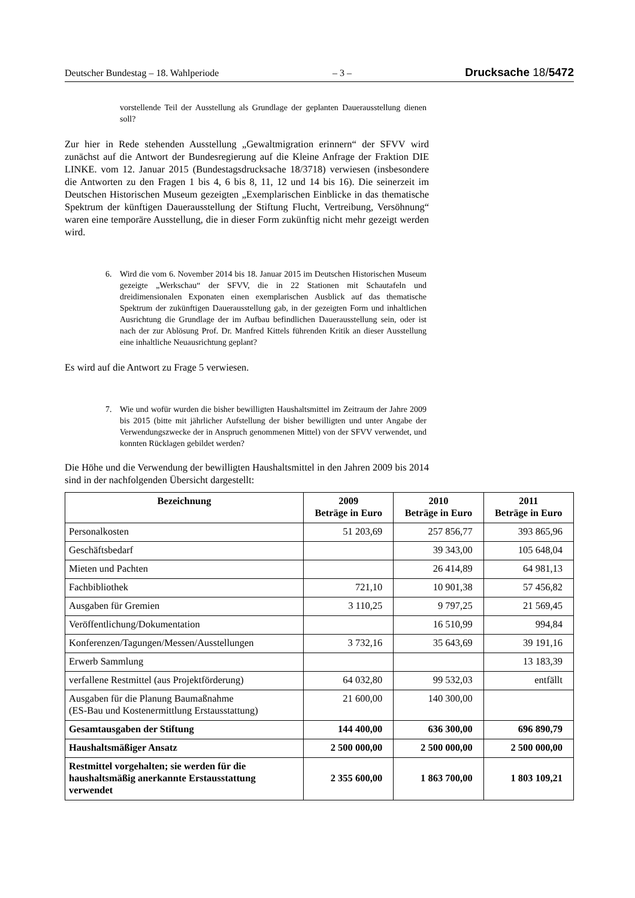Deutscher Bundestag – 18. Wahlperiode – 3 – Drucksache 18/5472
vorstellende Teil der Ausstellung als Grundlage der geplanten Daueraus­stellung dienen soll?
Zur hier in Rede stehenden Ausstellung „Gewaltmigration erinnern“ der SFVV wird zunächst auf die Antwort der Bundesregierung auf die Kleine Anfrage der Fraktion DIE LINKE. vom 12. Januar 2015 (Bundestagsdrucksache 18/3718) verwiesen (insbesondere die Antworten zu den Fragen 1 bis 4, 6 bis 8, 11, 12 und 14 bis 16). Die seinerzeit im Deutschen Historischen Museum gezeigten „Exem­plarischen Einblicke in das thematische Spektrum der künftigen Dauerausstel­lung der Stiftung Flucht, Vertreibung, Versöhnung“ waren eine temporäre Aus­stellung, die in dieser Form zukünftig nicht mehr gezeigt werden wird.
6. Wird die vom 6. November 2014 bis 18. Januar 2015 im Deutschen Histo­rischen Museum gezeigte „Werkschau“ der SFVV, die in 22 Stationen mit Schautafeln und dreidimensionalen Exponaten einen exemplarischen Aus­blick auf das thematische Spektrum der zukünftigen Dauerausstellung gab, in der gezeigten Form und inhaltlichen Ausrichtung die Grundlage der im Aufbau befindlichen Dauerausstellung sein, oder ist nach der zur Ablösung Prof. Dr. Manfred Kittels führenden Kritik an dieser Ausstellung eine in­haltliche Neuausrichtung geplant?
Es wird auf die Antwort zu Frage 5 verwiesen.
7. Wie und wofür wurden die bisher bewilligten Haushaltsmittel im Zeitraum der Jahre 2009 bis 2015 (bitte mit jährlicher Aufstellung der bisher bewil­ligten und unter Angabe der Verwendungszwecke der in Anspruch genom­menen Mittel) von der SFVV verwendet, und konnten Rücklagen gebildet werden?
Die Höhe und die Verwendung der bewilligten Haushaltsmittel in den Jahren 2009 bis 2014 sind in der nachfolgenden Übersicht dargestellt:
| Bezeichnung | 2009 Beträge in Euro | 2010 Beträge in Euro | 2011 Beträge in Euro |
| --- | --- | --- | --- |
| Personalkosten | 51 203,69 | 257 856,77 | 393 865,96 |
| Geschäftsbedarf | | 39 343,00 | 105 648,04 |
| Mieten und Pachten | | 26 414,89 | 64 981,13 |
| Fachbibliothek | 721,10 | 10 901,38 | 57 456,82 |
| Ausgaben für Gremien | 3 110,25 | 9 797,25 | 21 569,45 |
| Veröffentlichung/Dokumentation | | 16 510,99 | 994,84 |
| Konferenzen/Tagungen/Messen/Ausstellungen | 3 732,16 | 35 643,69 | 39 191,16 |
| Erwerb Sammlung | | | 13 183,39 |
| verfallene Restmittel (aus Projektförderung) | 64 032,80 | 99 532,03 | entfällt |
| Ausgaben für die Planung Baumaßnahme (ES-Bau und Kostenermittlung Erstausstattung) | 21 600,00 | 140 300,00 | |
| Gesamtausgaben der Stiftung | 144 400,00 | 636 300,00 | 696 890,79 |
| Haushaltsmäßiger Ansatz | 2 500 000,00 | 2 500 000,00 | 2 500 000,00 |
| Restmittel vorgehalten; sie werden für die haushaltsmäßig anerkannte Erstausstattung verwendet | 2 355 600,00 | 1 863 700,00 | 1 803 109,21 |